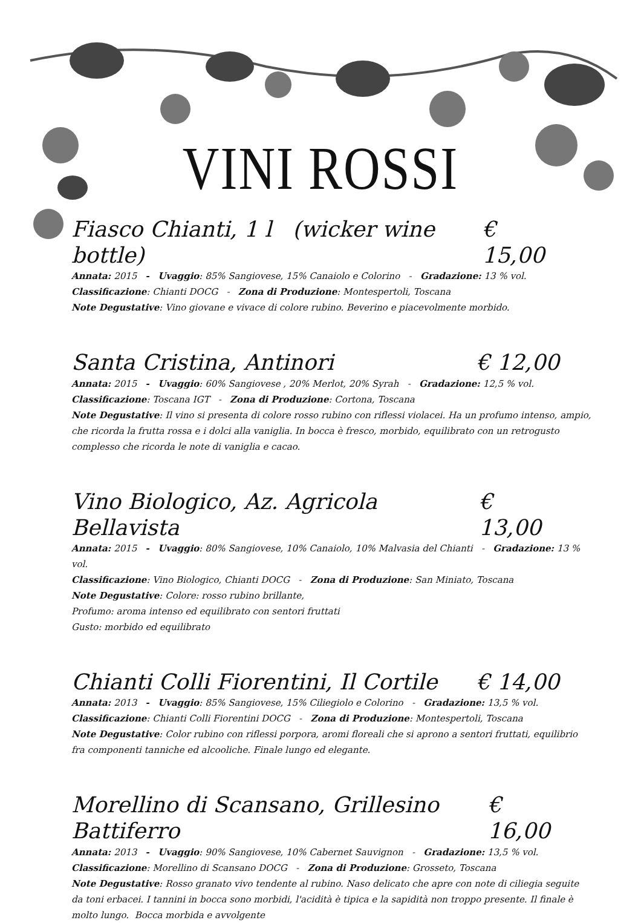VINI ROSSI
Fiasco Chianti, 1 l (wicker wine bottle) € 15,00
Annata: 2015 - Uvaggio: 85% Sangiovese, 15% Canaiolo e Colorino - Gradazione: 13 % vol.
Classificazione: Chianti DOCG - Zona di Produzione: Montespertoli, Toscana
Note Degustative: Vino giovane e vivace di colore rubino. Beverino e piacevolmente morbido.
Santa Cristina, Antinori € 12,00
Annata: 2015 - Uvaggio: 60% Sangiovese , 20% Merlot, 20% Syrah - Gradazione: 12,5 % vol.
Classificazione: Toscana IGT - Zona di Produzione: Cortona, Toscana
Note Degustative: Il vino si presenta di colore rosso rubino con riflessi violacei. Ha un profumo intenso, ampio, che ricorda la frutta rossa e i dolci alla vaniglia. In bocca è fresco, morbido, equilibrato con un retrogusto complesso che ricorda le note di vaniglia e cacao.
Vino Biologico, Az. Agricola Bellavista € 13,00
Annata: 2015 - Uvaggio: 80% Sangiovese, 10% Canaiolo, 10% Malvasia del Chianti - Gradazione: 13 % vol.
Classificazione: Vino Biologico, Chianti DOCG - Zona di Produzione: San Miniato, Toscana
Note Degustative: Colore: rosso rubino brillante,
Profumo: aroma intenso ed equilibrato con sentori fruttati
Gusto: morbido ed equilibrato
Chianti Colli Fiorentini, Il Cortile € 14,00
Annata: 2013 - Uvaggio: 85% Sangiovese, 15% Ciliegiolo e Colorino - Gradazione: 13,5 % vol.
Classificazione: Chianti Colli Fiorentini DOCG - Zona di Produzione: Montespertoli, Toscana
Note Degustative: Color rubino con riflessi porpora, aromi floreali che si aprono a sentori fruttati, equilibrio fra componenti tanniche ed alcooliche. Finale lungo ed elegante.
Morellino di Scansano, Grillesino Battiferro € 16,00
Annata: 2013 - Uvaggio: 90% Sangiovese, 10% Cabernet Sauvignon - Gradazione: 13,5 % vol.
Classificazione: Morellino di Scansano DOCG - Zona di Produzione: Grosseto, Toscana
Note Degustative: Rosso granato vivo tendente al rubino. Naso delicato che apre con note di ciliegia seguite da toni erbacei. I tannini in bocca sono morbidi, l'acidità è tipica e la sapidità non troppo presente. Il finale è molto lungo. Bocca morbida e avvolgente